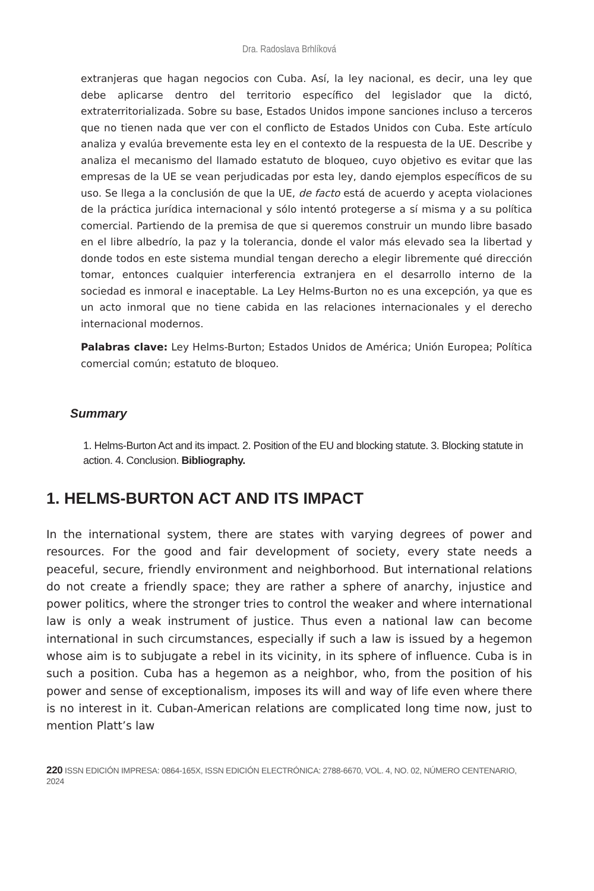Dra. Radoslava Brhlíková
extranjeras que hagan negocios con Cuba. Así, la ley nacional, es decir, una ley que debe aplicarse dentro del territorio específico del legislador que la dictó, extraterritorializada. Sobre su base, Estados Unidos impone sanciones incluso a terceros que no tienen nada que ver con el conflicto de Estados Unidos con Cuba. Este artículo analiza y evalúa brevemente esta ley en el contexto de la respuesta de la UE. Describe y analiza el mecanismo del llamado estatuto de bloqueo, cuyo objetivo es evitar que las empresas de la UE se vean perjudicadas por esta ley, dando ejemplos específicos de su uso. Se llega a la conclusión de que la UE, de facto está de acuerdo y acepta violaciones de la práctica jurídica internacional y sólo intentó protegerse a sí misma y a su política comercial. Partiendo de la premisa de que si queremos construir un mundo libre basado en el libre albedrío, la paz y la tolerancia, donde el valor más elevado sea la libertad y donde todos en este sistema mundial tengan derecho a elegir libremente qué dirección tomar, entonces cualquier interferencia extranjera en el desarrollo interno de la sociedad es inmoral e inaceptable. La Ley Helms-Burton no es una excepción, ya que es un acto inmoral que no tiene cabida en las relaciones internacionales y el derecho internacional modernos.
Palabras clave: Ley Helms-Burton; Estados Unidos de América; Unión Europea; Política comercial común; estatuto de bloqueo.
Summary
1. Helms-Burton Act and its impact. 2. Position of the EU and blocking statute. 3. Blocking statute in action. 4. Conclusion. Bibliography.
1. HELMS-BURTON ACT AND ITS IMPACT
In the international system, there are states with varying degrees of power and resources. For the good and fair development of society, every state needs a peaceful, secure, friendly environment and neighborhood. But international relations do not create a friendly space; they are rather a sphere of anarchy, injustice and power politics, where the stronger tries to control the weaker and where international law is only a weak instrument of justice. Thus even a national law can become international in such circumstances, especially if such a law is issued by a hegemon whose aim is to subjugate a rebel in its vicinity, in its sphere of influence. Cuba is in such a position. Cuba has a hegemon as a neighbor, who, from the position of his power and sense of exceptionalism, imposes its will and way of life even where there is no interest in it. Cuban-American relations are complicated long time now, just to mention Platt’s law
220 ISSN EDICIÓN IMPRESA: 0864-165X, ISSN EDICIÓN ELECTRÓNICA: 2788-6670, VOL. 4, NO. 02, NÚMERO CENTENARIO, 2024